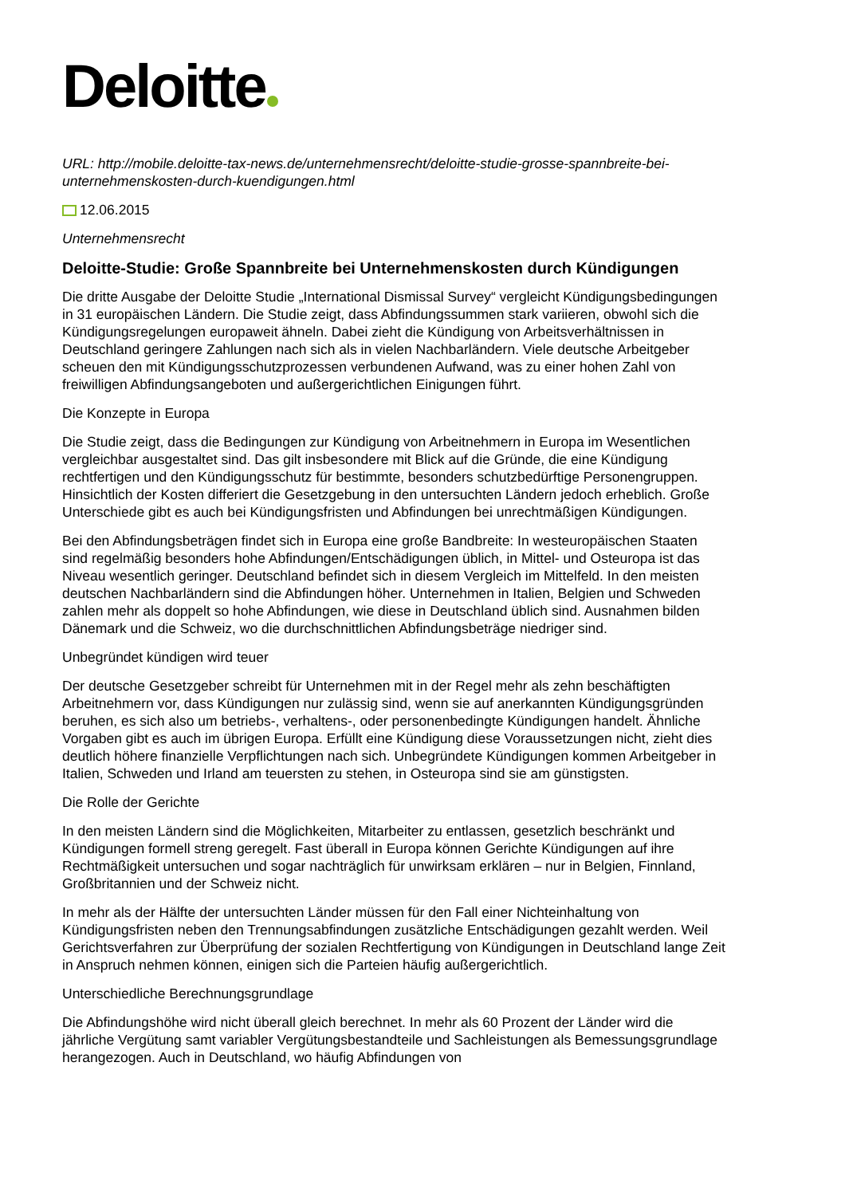Deloitte
URL: http://mobile.deloitte-tax-news.de/unternehmensrecht/deloitte-studie-grosse-spannbreite-bei-unternehmenskosten-durch-kuendigungen.html
12.06.2015
Unternehmensrecht
Deloitte-Studie: Große Spannbreite bei Unternehmenskosten durch Kündigungen
Die dritte Ausgabe der Deloitte Studie „International Dismissal Survey“ vergleicht Kündigungsbedingungen in 31 europäischen Ländern. Die Studie zeigt, dass Abfindungssummen stark variieren, obwohl sich die Kündigungsregelungen europaweit ähneln. Dabei zieht die Kündigung von Arbeitsverhältnissen in Deutschland geringere Zahlungen nach sich als in vielen Nachbarländern. Viele deutsche Arbeitgeber scheuen den mit Kündigungsschutzprozessen verbundenen Aufwand, was zu einer hohen Zahl von freiwilligen Abfindungsangeboten und außergerichtlichen Einigungen führt.
Die Konzepte in Europa
Die Studie zeigt, dass die Bedingungen zur Kündigung von Arbeitnehmern in Europa im Wesentlichen vergleichbar ausgestaltet sind. Das gilt insbesondere mit Blick auf die Gründe, die eine Kündigung rechtfertigen und den Kündigungsschutz für bestimmte, besonders schutzbedürftige Personengruppen. Hinsichtlich der Kosten differiert die Gesetzgebung in den untersuchten Ländern jedoch erheblich. Große Unterschiede gibt es auch bei Kündigungsfristen und Abfindungen bei unrechtmäßigen Kündigungen.
Bei den Abfindungsbeträgen findet sich in Europa eine große Bandbreite: In westeuropäischen Staaten sind regelmäßig besonders hohe Abfindungen/Entschädigungen üblich, in Mittel- und Osteuropa ist das Niveau wesentlich geringer. Deutschland befindet sich in diesem Vergleich im Mittelfeld. In den meisten deutschen Nachbarländern sind die Abfindungen höher. Unternehmen in Italien, Belgien und Schweden zahlen mehr als doppelt so hohe Abfindungen, wie diese in Deutschland üblich sind. Ausnahmen bilden Dänemark und die Schweiz, wo die durchschnittlichen Abfindungsbeträge niedriger sind.
Unbegründet kündigen wird teuer
Der deutsche Gesetzgeber schreibt für Unternehmen mit in der Regel mehr als zehn beschäftigten Arbeitnehmern vor, dass Kündigungen nur zulässig sind, wenn sie auf anerkannten Kündigungsgründen beruhen, es sich also um betriebs-, verhaltens-, oder personenbedingte Kündigungen handelt. Ähnliche Vorgaben gibt es auch im übrigen Europa. Erfüllt eine Kündigung diese Voraussetzungen nicht, zieht dies deutlich höhere finanzielle Verpflichtungen nach sich. Unbegründete Kündigungen kommen Arbeitgeber in Italien, Schweden und Irland am teuersten zu stehen, in Osteuropa sind sie am günstigsten.
Die Rolle der Gerichte
In den meisten Ländern sind die Möglichkeiten, Mitarbeiter zu entlassen, gesetzlich beschränkt und Kündigungen formell streng geregelt. Fast überall in Europa können Gerichte Kündigungen auf ihre Rechtmäßigkeit untersuchen und sogar nachträglich für unwirksam erklären – nur in Belgien, Finnland, Großbritannien und der Schweiz nicht.
In mehr als der Hälfte der untersuchten Länder müssen für den Fall einer Nichteinhaltung von Kündigungsfristen neben den Trennungsabfindungen zusätzliche Entschädigungen gezahlt werden. Weil Gerichtsverfahren zur Überprüfung der sozialen Rechtfertigung von Kündigungen in Deutschland lange Zeit in Anspruch nehmen können, einigen sich die Parteien häufig außergerichtlich.
Unterschiedliche Berechnungsgrundlage
Die Abfindungshöhe wird nicht überall gleich berechnet. In mehr als 60 Prozent der Länder wird die jährliche Vergütung samt variabler Vergütungsbestandteile und Sachleistungen als Bemessungsgrundlage herangezogen. Auch in Deutschland, wo häufig Abfindungen von